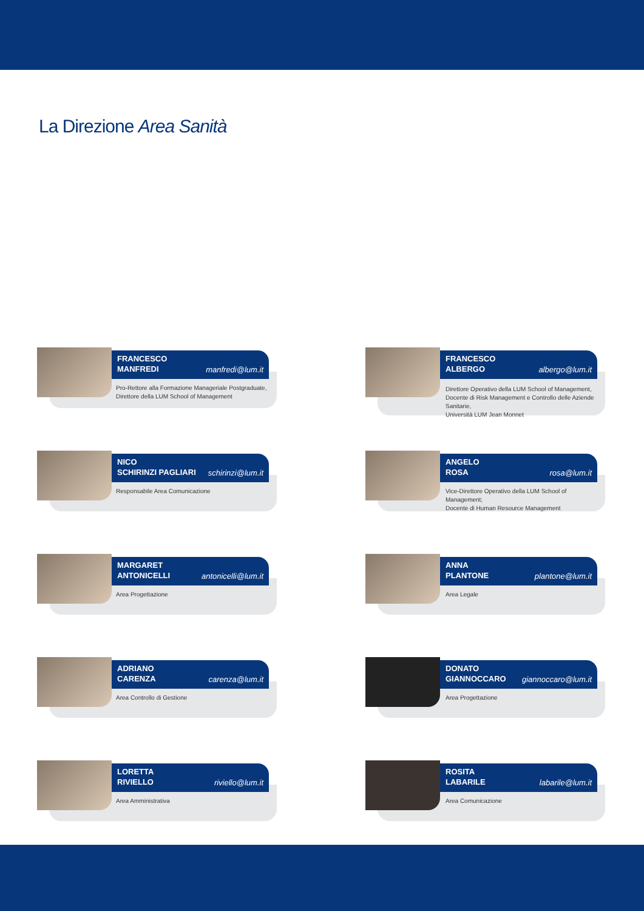La Direzione Area Sanità
FRANCESCO
MANFREDI
manfredi@lum.it
Pro-Rettore alla Formazione Manageriale Postgraduate,
Direttore della LUM School of Management
FRANCESCO
ALBERGO
albergo@lum.it
Direttore Operativo della LUM School of Management,
Docente di Risk Management e Controllo delle Aziende Sanitarie,
Università LUM Jean Monnet
NICO
SCHIRINZI PAGLIARI
schirinzi@lum.it
Responsabile Area Comunicazione
ANGELO
ROSA
rosa@lum.it
Vice-Direttore Operativo della LUM School of Management;
Docente di Human Resource Management
MARGARET
ANTONICELLI
antonicelli@lum.it
Area Progettazione
ANNA
PLANTONE
plantone@lum.it
Area Legale
ADRIANO
CARENZA
carenza@lum.it
Area Controllo di Gestione
DONATO
GIANNOCCARO
giannoccaro@lum.it
Area Progettazione
LORETTA
RIVIELLO
riviello@lum.it
Area Amministrativa
ROSITA
LABARILE
labarile@lum.it
Area Comunicazione